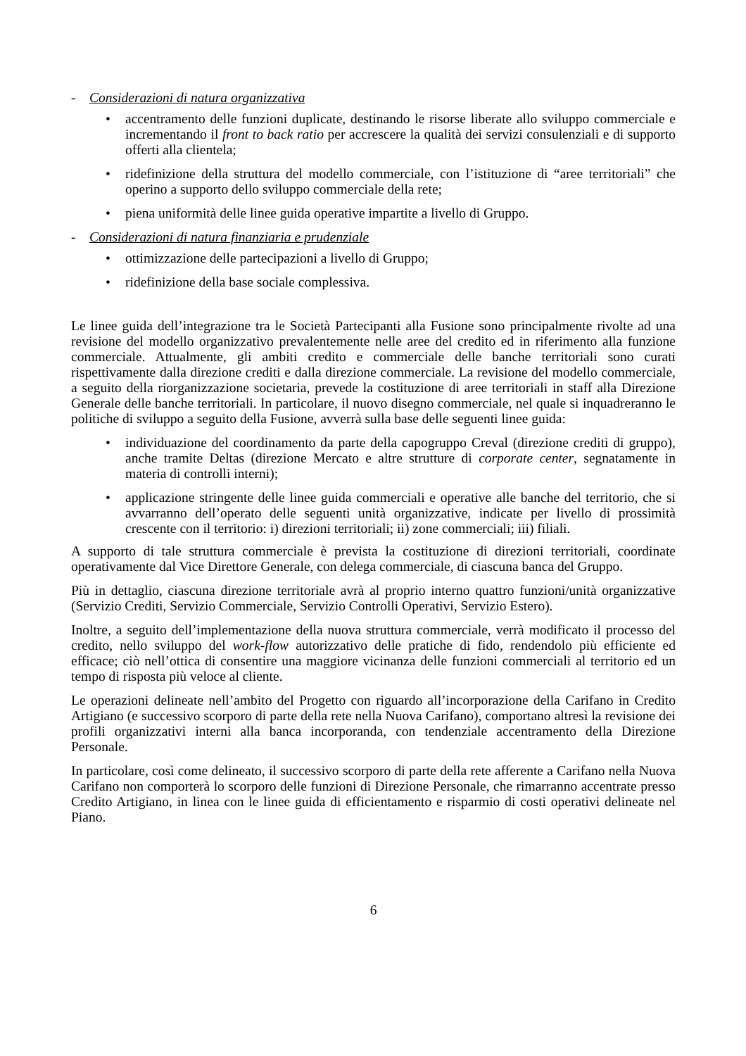- Considerazioni di natura organizzativa
• accentramento delle funzioni duplicate, destinando le risorse liberate allo sviluppo commerciale e incrementando il front to back ratio per accrescere la qualità dei servizi consulenziali e di supporto offerti alla clientela;
• ridefinizione della struttura del modello commerciale, con l’istituzione di “aree territoriali” che operino a supporto dello sviluppo commerciale della rete;
• piena uniformità delle linee guida operative impartite a livello di Gruppo.
- Considerazioni di natura finanziaria e prudenziale
• ottimizzazione delle partecipazioni a livello di Gruppo;
• ridefinizione della base sociale complessiva.
Le linee guida dell’integrazione tra le Società Partecipanti alla Fusione sono principalmente rivolte ad una revisione del modello organizzativo prevalentemente nelle aree del credito ed in riferimento alla funzione commerciale. Attualmente, gli ambiti credito e commerciale delle banche territoriali sono curati rispettivamente dalla direzione crediti e dalla direzione commerciale. La revisione del modello commerciale, a seguito della riorganizzazione societaria, prevede la costituzione di aree territoriali in staff alla Direzione Generale delle banche territoriali. In particolare, il nuovo disegno commerciale, nel quale si inquadreranno le politiche di sviluppo a seguito della Fusione, avverrà sulla base delle seguenti linee guida:
• individuazione del coordinamento da parte della capogruppo Creval (direzione crediti di gruppo), anche tramite Deltas (direzione Mercato e altre strutture di corporate center, segnatamente in materia di controlli interni);
• applicazione stringente delle linee guida commerciali e operative alle banche del territorio, che si avvarranno dell’operato delle seguenti unità organizzative, indicate per livello di prossimità crescente con il territorio: i) direzioni territoriali; ii) zone commerciali; iii) filiali.
A supporto di tale struttura commerciale è prevista la costituzione di direzioni territoriali, coordinate operativamente dal Vice Direttore Generale, con delega commerciale, di ciascuna banca del Gruppo.
Più in dettaglio, ciascuna direzione territoriale avrà al proprio interno quattro funzioni/unità organizzative (Servizio Crediti, Servizio Commerciale, Servizio Controlli Operativi, Servizio Estero).
Inoltre, a seguito dell’implementazione della nuova struttura commerciale, verrà modificato il processo del credito, nello sviluppo del work-flow autorizzativo delle pratiche di fido, rendendolo più efficiente ed efficace; ciò nell’ottica di consentire una maggiore vicinanza delle funzioni commerciali al territorio ed un tempo di risposta più veloce al cliente.
Le operazioni delineate nell’ambito del Progetto con riguardo all’incorporazione della Carifano in Credito Artigiano (e successivo scorporo di parte della rete nella Nuova Carifano), comportano altresì la revisione dei profili organizzativi interni alla banca incorporanda, con tendenziale accentramento della Direzione Personale.
In particolare, così come delineato, il successivo scorporo di parte della rete afferente a Carifano nella Nuova Carifano non comporterà lo scorporo delle funzioni di Direzione Personale, che rimarranno accentrate presso Credito Artigiano, in linea con le linee guida di efficientamento e risparmio di costi operativi delineate nel Piano.
6